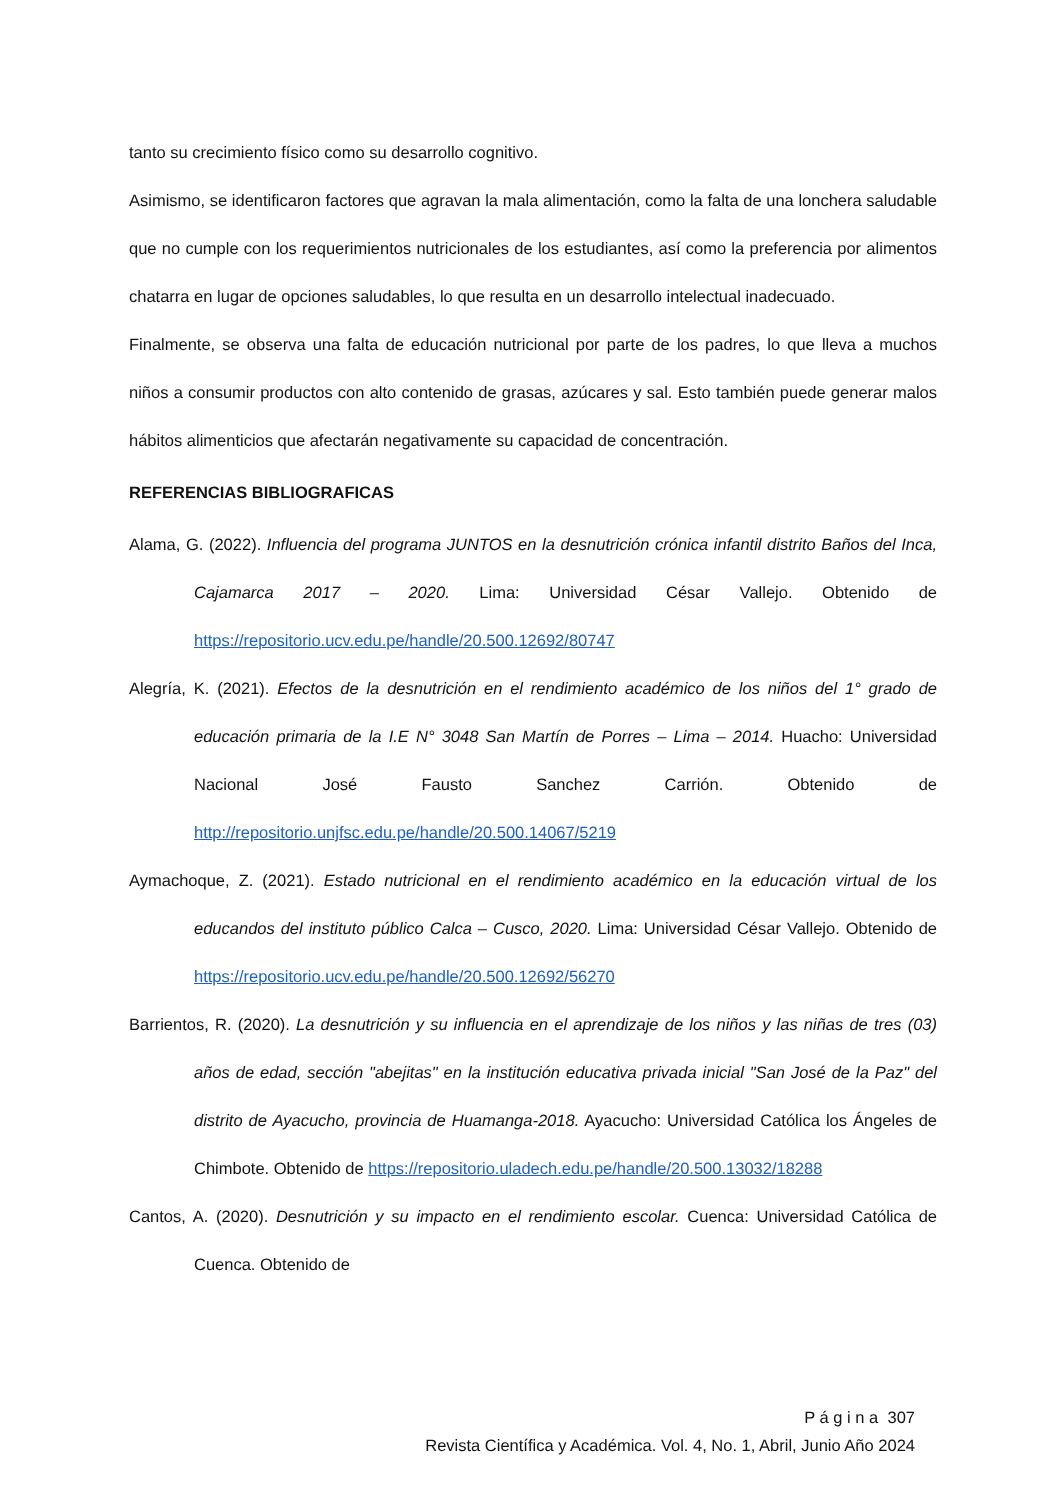tanto su crecimiento físico como su desarrollo cognitivo.
Asimismo, se identificaron factores que agravan la mala alimentación, como la falta de una lonchera saludable que no cumple con los requerimientos nutricionales de los estudiantes, así como la preferencia por alimentos chatarra en lugar de opciones saludables, lo que resulta en un desarrollo intelectual inadecuado.
Finalmente, se observa una falta de educación nutricional por parte de los padres, lo que lleva a muchos niños a consumir productos con alto contenido de grasas, azúcares y sal. Esto también puede generar malos hábitos alimenticios que afectarán negativamente su capacidad de concentración.
REFERENCIAS BIBLIOGRAFICAS
Alama, G. (2022). Influencia del programa JUNTOS en la desnutrición crónica infantil distrito Baños del Inca, Cajamarca 2017 – 2020. Lima: Universidad César Vallejo. Obtenido de https://repositorio.ucv.edu.pe/handle/20.500.12692/80747
Alegría, K. (2021). Efectos de la desnutrición en el rendimiento académico de los niños del 1° grado de educación primaria de la I.E N° 3048 San Martín de Porres – Lima – 2014. Huacho: Universidad Nacional José Fausto Sanchez Carrión. Obtenido de http://repositorio.unjfsc.edu.pe/handle/20.500.14067/5219
Aymachoque, Z. (2021). Estado nutricional en el rendimiento académico en la educación virtual de los educandos del instituto público Calca – Cusco, 2020. Lima: Universidad César Vallejo. Obtenido de https://repositorio.ucv.edu.pe/handle/20.500.12692/56270
Barrientos, R. (2020). La desnutrición y su influencia en el aprendizaje de los niños y las niñas de tres (03) años de edad, sección "abejitas" en la institución educativa privada inicial "San José de la Paz" del distrito de Ayacucho, provincia de Huamanga-2018. Ayacucho: Universidad Católica los Ángeles de Chimbote. Obtenido de https://repositorio.uladech.edu.pe/handle/20.500.13032/18288
Cantos, A. (2020). Desnutrición y su impacto en el rendimiento escolar. Cuenca: Universidad Católica de Cuenca. Obtenido de
P á g i n a 307
Revista Científica y Académica. Vol. 4, No. 1, Abril, Junio Año 2024